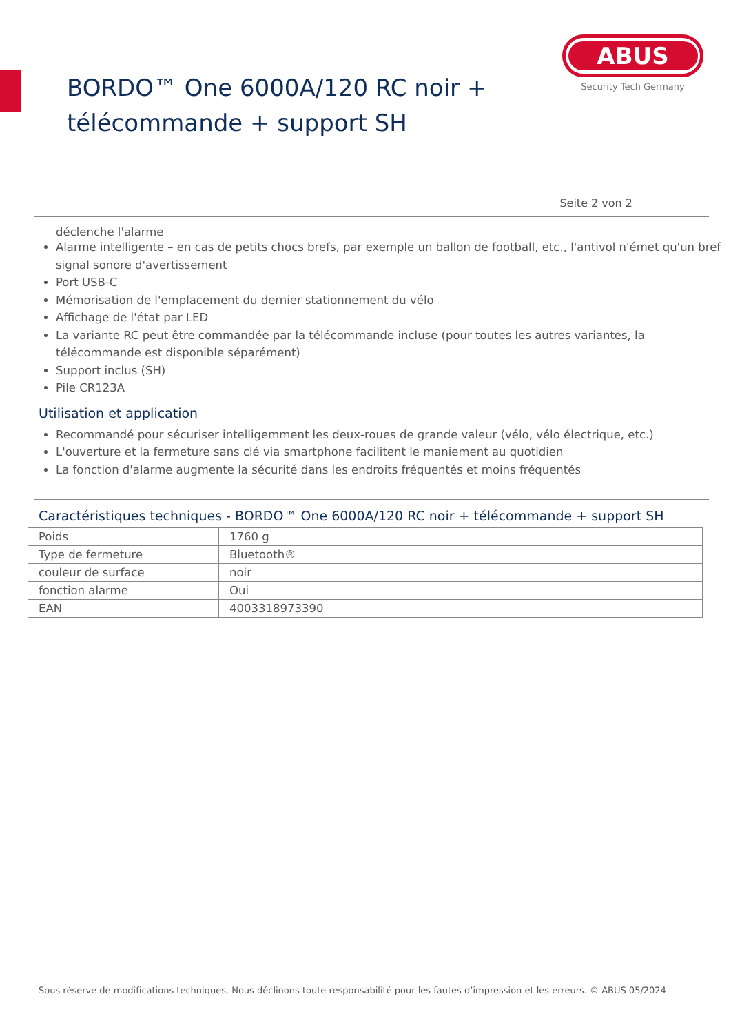BORDO™ One 6000A/120 RC noir +
télécommande + support SH
ABUS
Security Tech Germany
Seite 2 von 2
déclenche l'alarme
Alarme intelligente – en cas de petits chocs brefs, par exemple un ballon de football, etc., l'antivol n'émet qu'un bref signal sonore d'avertissement
Port USB-C
Mémorisation de l'emplacement du dernier stationnement du vélo
Affichage de l'état par LED
La variante RC peut être commandée par la télécommande incluse (pour toutes les autres variantes, la télécommande est disponible séparément)
Support inclus (SH)
Pile CR123A
Utilisation et application
Recommandé pour sécuriser intelligemment les deux-roues de grande valeur (vélo, vélo électrique, etc.)
L'ouverture et la fermeture sans clé via smartphone facilitent le maniement au quotidien
La fonction d'alarme augmente la sécurité dans les endroits fréquentés et moins fréquentés
Caractéristiques techniques - BORDO™ One 6000A/120 RC noir + télécommande + support SH
| Poids | 1760 g |
| Type de fermeture | Bluetooth® |
| couleur de surface | noir |
| fonction alarme | Oui |
| EAN | 4003318973390 |
Sous réserve de modifications techniques. Nous déclinons toute responsabilité pour les fautes d’impression et les erreurs. © ABUS 05/2024